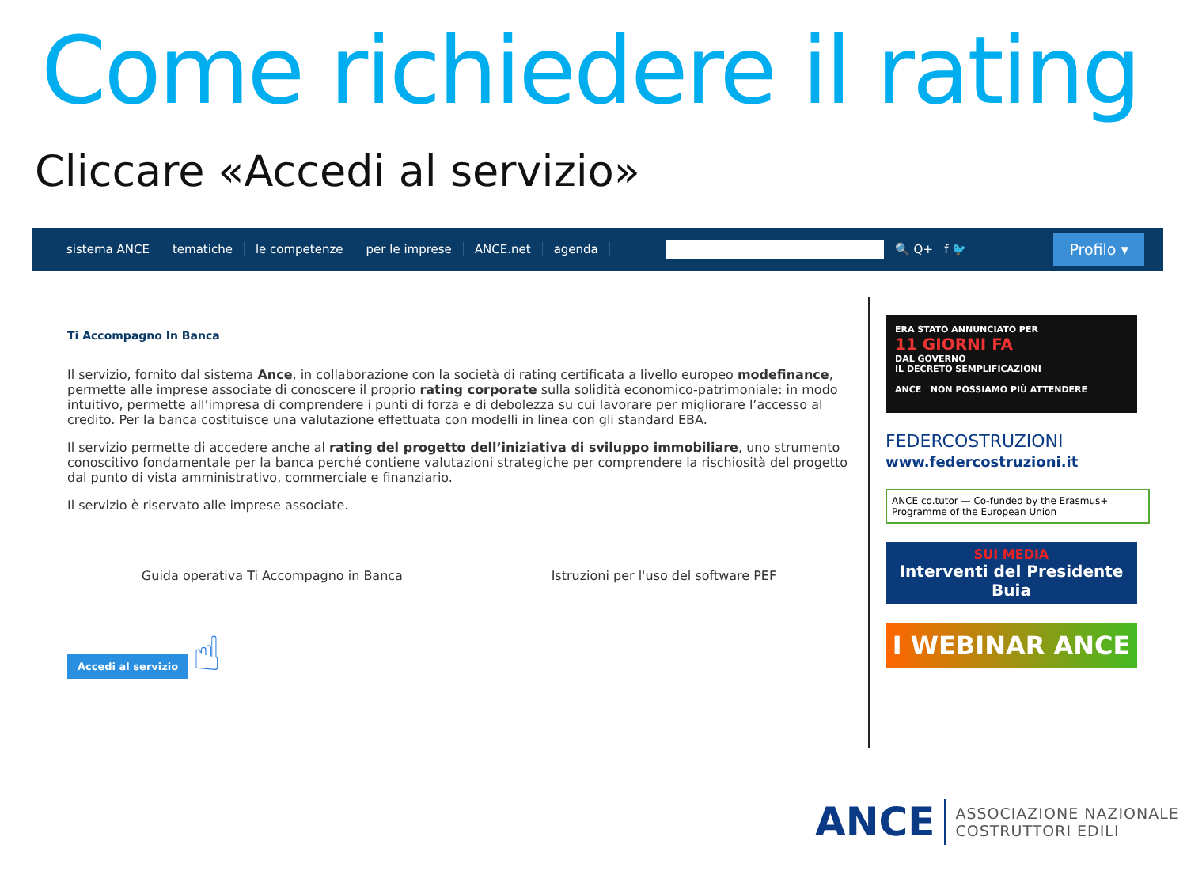Come richiedere il rating
Cliccare «Accedi al servizio»
sistema ANCE tematiche le competenze per le imprese ANCE.net agenda 🔍 Q+ f 🐦
Profilo ▾
Ti Accompagno In Banca
Il servizio, fornito dal sistema Ance, in collaborazione con la società di rating certificata a livello europeo modefinance, permette alle imprese associate di conoscere il proprio rating corporate sulla solidità economico-patrimoniale: in modo intuitivo, permette all’impresa di comprendere i punti di forza e di debolezza su cui lavorare per migliorare l’accesso al credito. Per la banca costituisce una valutazione effettuata con modelli in linea con gli standard EBA.
Il servizio permette di accedere anche al rating del progetto dell’iniziativa di sviluppo immobiliare, uno strumento conoscitivo fondamentale per la banca perché contiene valutazioni strategiche per comprendere la rischiosità del progetto dal punto di vista amministrativo, commerciale e finanziario.
Il servizio è riservato alle imprese associate.
Guida operativa Ti Accompagno in Banca Istruzioni per l'uso del software PEF
Accedi al servizio
☝
ERA STATO ANNUNCIATO PER
11 GIORNI FA
DAL GOVERNO
IL DECRETO SEMPLIFICAZIONI
ANCE NON POSSIAMO PIÙ ATTENDERE
FEDERCOSTRUZIONI
www.federcostruzioni.it
ANCE co.tutor — Co-funded by the Erasmus+ Programme of the European Union
SUI MEDIA
Interventi del Presidente Buia
I WEBINAR ANCE
ANCE ASSOCIAZIONE NAZIONALE
COSTRUTTORI EDILI